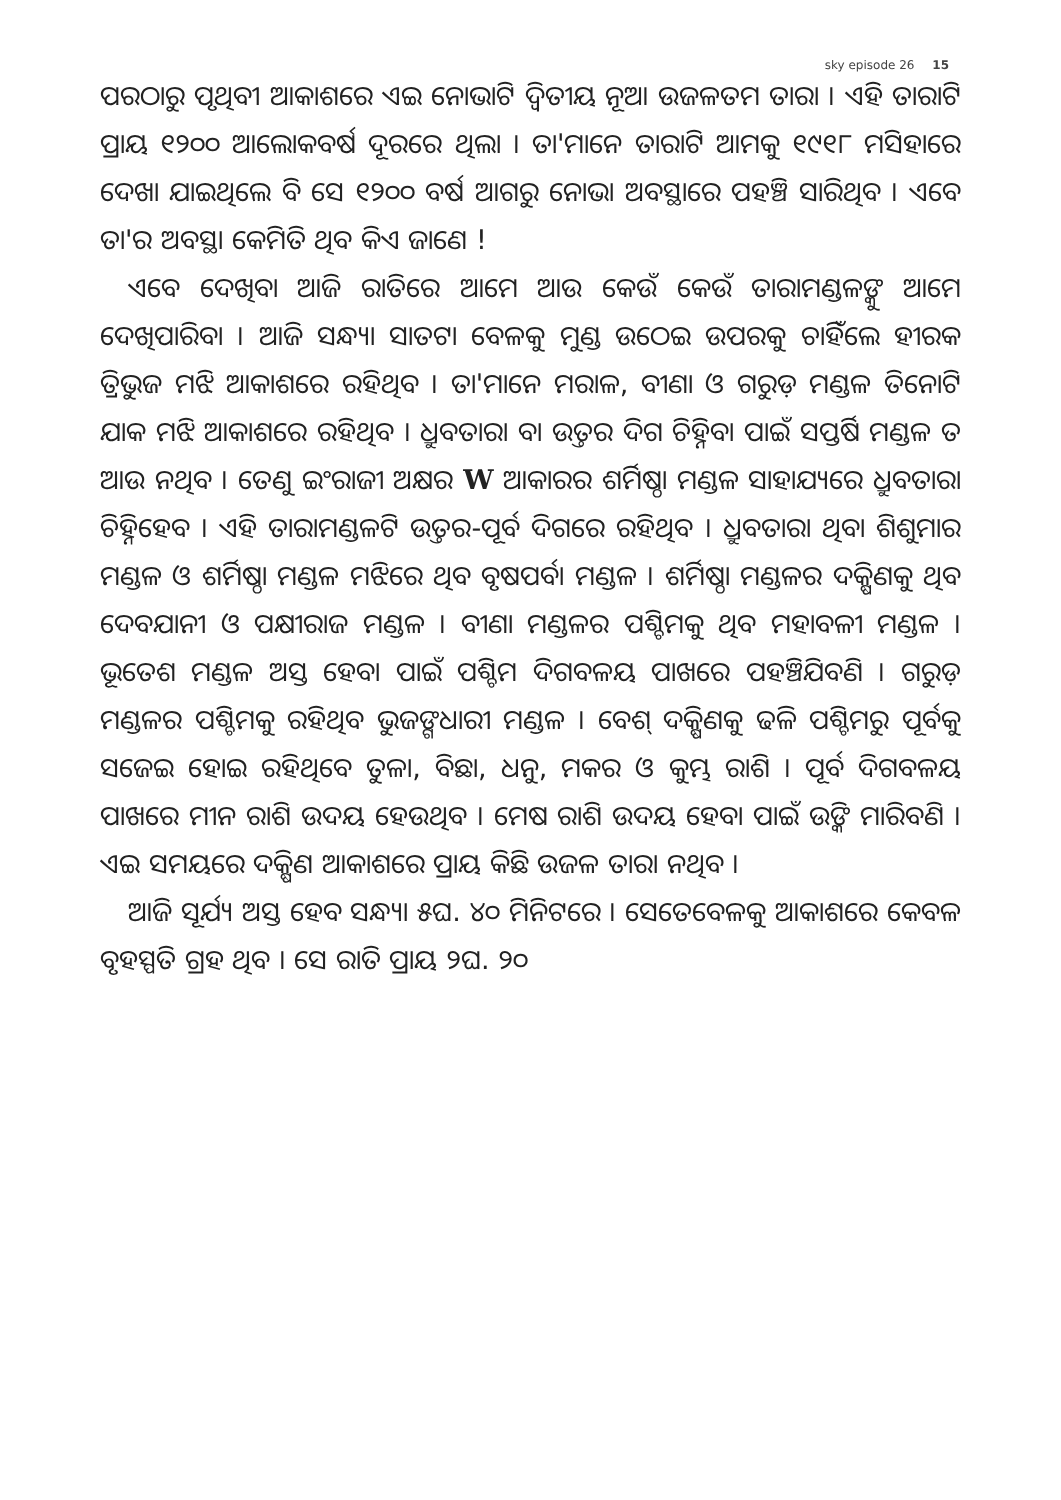sky episode 26 15
ପରଠାରୁ ପୃଥିବୀ ଆକାଶରେ ଏଇ ନୋଭାଟି ଦ୍ୱିତୀୟ ନୂଆ ଉଜଳତମ ତାରା । ଏହି ତାରାଟି ପ୍ରାୟ ୧୨୦୦ ଆଲୋକବର୍ଷ ଦୂରରେ ଥିଲା । ତା'ମାନେ ତାରାଟି ଆମକୁ ୧୯୧୮ ମସିହାରେ ଦେଖା ଯାଇଥିଲେ ବି ସେ ୧୨୦୦ ବର୍ଷ ଆଗରୁ ନୋଭା ଅବସ୍ଥାରେ ପହଞ୍ଚି ସାରିଥିବ । ଏବେ ତା'ର ଅବସ୍ଥା କେମିତି ଥିବ କିଏ ଜାଣେ !
ଏବେ ଦେଖିବା ଆଜି ରାତିରେ ଆମେ ଆଉ କେଉଁ କେଉଁ ତାରାମଣ୍ଡଳଙ୍କୁ ଆମେ ଦେଖିପାରିବା । ଆଜି ସନ୍ଧ୍ୟା ସାତଟା ବେଳକୁ ମୁଣ୍ଡ ଉଠେଇ ଉପରକୁ ଚାହିଁଲେ ହୀରକ ତ୍ରିଭୁଜ ମଝି ଆକାଶରେ ରହିଥିବ । ତା'ମାନେ ମରାଳ, ବୀଣା ଓ ଗରୁଡ଼ ମଣ୍ଡଳ ତିନୋଟି ଯାକ ମଝି ଆକାଶରେ ରହିଥିବ । ଧ୍ରୁବତାରା ବା ଉତ୍ତର ଦିଗ ଚିହ୍ନିବା ପାଇଁ ସପ୍ତର୍ଷି ମଣ୍ଡଳ ତ ଆଉ ନଥିବ । ତେଣୁ ଇଂରାଜୀ ଅକ୍ଷର W ଆକାରର ଶର୍ମିଷ୍ଠା ମଣ୍ଡଳ ସାହାଯ୍ୟରେ ଧ୍ରୁବତାରା ଚିହ୍ନିହେବ । ଏହି ତାରାମଣ୍ଡଳଟି ଉତ୍ତର-ପୂର୍ବ ଦିଗରେ ରହିଥିବ । ଧ୍ରୁବତାରା ଥିବା ଶିଶୁମାର ମଣ୍ଡଳ ଓ ଶର୍ମିଷ୍ଠା ମଣ୍ଡଳ ମଝିରେ ଥିବ ବୃଷପର୍ବା ମଣ୍ଡଳ । ଶର୍ମିଷ୍ଠା ମଣ୍ଡଳର ଦକ୍ଷିଣକୁ ଥିବ ଦେବଯାନୀ ଓ ପକ୍ଷୀରାଜ ମଣ୍ଡଳ । ବୀଣା ମଣ୍ଡଳର ପଶ୍ଚିମକୁ ଥିବ ମହାବଳୀ ମଣ୍ଡଳ । ଭୂତେଶ ମଣ୍ଡଳ ଅସ୍ତ ହେବା ପାଇଁ ପଶ୍ଚିମ ଦିଗବଳୟ ପାଖରେ ପହଞ୍ଚିଯିବଣି । ଗରୁଡ଼ ମଣ୍ଡଳର ପଶ୍ଚିମକୁ ରହିଥିବ ଭୁଜଙ୍ଗଧାରୀ ମଣ୍ଡଳ । ବେଶ୍ ଦକ୍ଷିଣକୁ ଢଳି ପଶ୍ଚିମରୁ ପୂର୍ବକୁ ସଜେଇ ହୋଇ ରହିଥିବେ ତୁଳା, ବିଛା, ଧନୁ, ମକର ଓ କୁମ୍ଭ ରାଶି । ପୂର୍ବ ଦିଗବଳୟ ପାଖରେ ମୀନ ରାଶି ଉଦୟ ହେଉଥିବ । ମେଷ ରାଶି ଉଦୟ ହେବା ପାଇଁ ଉଙ୍କି ମାରିବଣି । ଏଇ ସମୟରେ ଦକ୍ଷିଣ ଆକାଶରେ ପ୍ରାୟ କିଛି ଉଜଳ ତାରା ନଥିବ ।
ଆଜି ସୂର୍ଯ୍ୟ ଅସ୍ତ ହେବ ସନ୍ଧ୍ୟା ୫ଘ. ୪୦ ମିନିଟରେ । ସେତେବେଳକୁ ଆକାଶରେ କେବଳ ବୃହସ୍ପତି ଗ୍ରହ ଥିବ । ସେ ରାତି ପ୍ରାୟ ୨ଘ. ୨୦